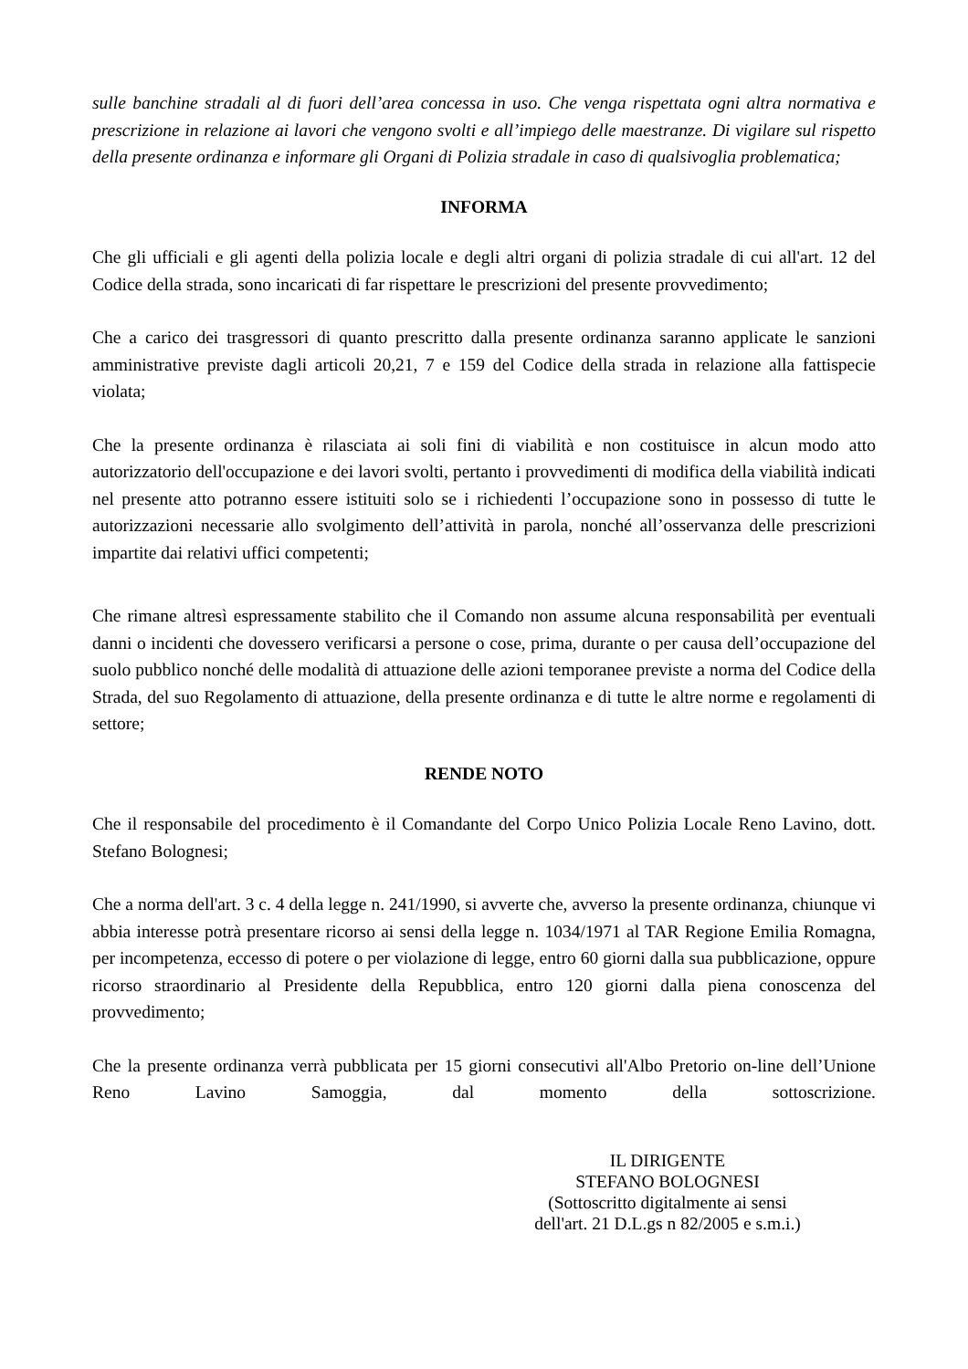sulle banchine stradali al di fuori dell’area concessa in uso. Che venga rispettata ogni altra normativa e prescrizione in relazione ai lavori che vengono svolti e all’impiego delle maestranze. Di vigilare sul rispetto della presente ordinanza e informare gli Organi di Polizia stradale in caso di qualsivoglia problematica;
INFORMA
Che gli ufficiali e gli agenti della polizia locale e degli altri organi di polizia stradale di cui all'art. 12 del Codice della strada, sono incaricati di far rispettare le prescrizioni del presente provvedimento;
Che a carico dei trasgressori di quanto prescritto dalla presente ordinanza saranno applicate le sanzioni amministrative previste dagli articoli 20,21, 7 e 159 del Codice della strada in relazione alla fattispecie violata;
Che la presente ordinanza è rilasciata ai soli fini di viabilità e non costituisce in alcun modo atto autorizzatorio dell'occupazione e dei lavori svolti, pertanto i provvedimenti di modifica della viabilità indicati nel presente atto potranno essere istituiti solo se i richiedenti l’occupazione sono in possesso di tutte le autorizzazioni necessarie allo svolgimento dell’attività in parola, nonché all’osservanza delle prescrizioni impartite dai relativi uffici competenti;
Che rimane altresì espressamente stabilito che il Comando non assume alcuna responsabilità per eventuali danni o incidenti che dovessero verificarsi a persone o cose, prima, durante o per causa dell’occupazione del suolo pubblico nonché delle modalità di attuazione delle azioni temporanee previste a norma del Codice della Strada, del suo Regolamento di attuazione, della presente ordinanza e di tutte le altre norme e regolamenti di settore;
RENDE NOTO
Che il responsabile del procedimento è il Comandante del Corpo Unico Polizia Locale Reno Lavino, dott. Stefano Bolognesi;
Che a norma dell'art. 3 c. 4 della legge n. 241/1990, si avverte che, avverso la presente ordinanza, chiunque vi abbia interesse potrà presentare ricorso ai sensi della legge n. 1034/1971 al TAR Regione Emilia Romagna, per incompetenza, eccesso di potere o per violazione di legge, entro 60 giorni dalla sua pubblicazione, oppure ricorso straordinario al Presidente della Repubblica, entro 120 giorni dalla piena conoscenza del provvedimento;
Che la presente ordinanza verrà pubblicata per 15 giorni consecutivi all'Albo Pretorio on-line dell’Unione Reno Lavino Samoggia, dal momento della sottoscrizione.
IL DIRIGENTE
STEFANO BOLOGNESI
(Sottoscritto digitalmente ai sensi
dell'art. 21 D.L.gs n 82/2005 e s.m.i.)